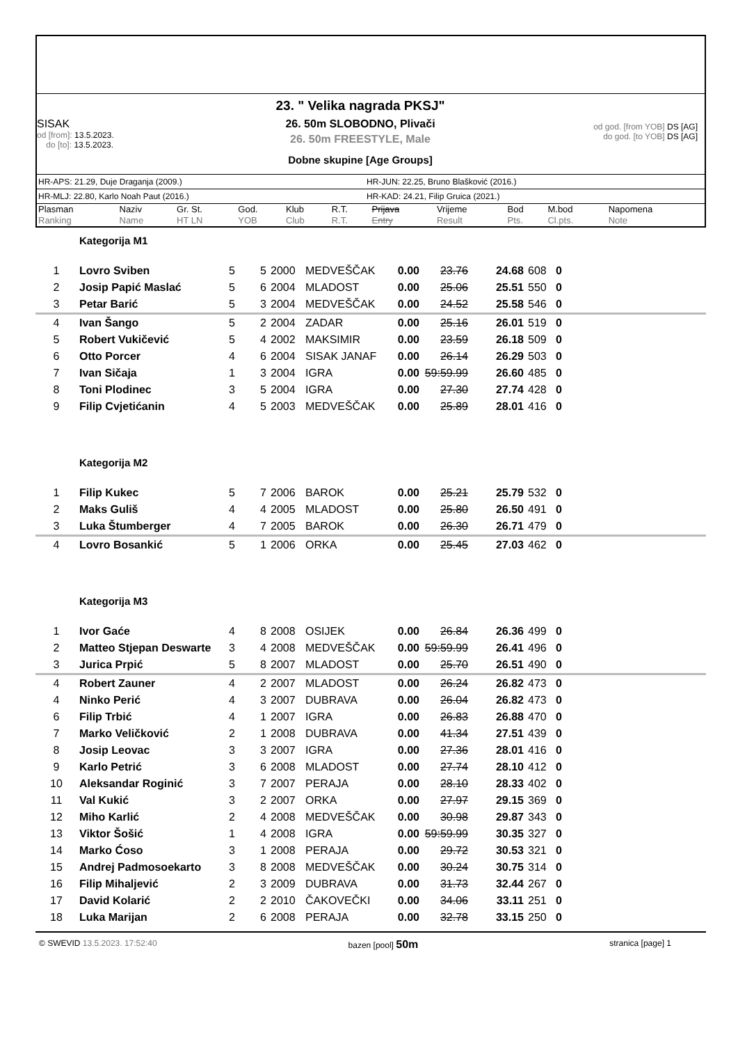SISAK
od [from]: 13.5.2023.
do [to]: 13.5.2023.
23. " Velika nagrada PKSJ"
26. 50m SLOBODNO, Plivači
26. 50m FREESTYLE, Male
Dobne skupine [Age Groups]
od god. [from YOB] DS [AG]
do god. [to YOB] DS [AG]
HR-APS: 21.29, Duje Draganja (2009.) HR-JUN: 22.25, Bruno Blašković (2016.)
HR-MLJ: 22.80, Karlo Noah Paut (2016.) HR-KAD: 24.21, Filip Gruica (2021.)
| Plasman Ranking | Naziv Name | Gr. St. HT LN | God. YOB | Klub Club | R.T. R.T. | Prijava Entry | Vrijeme Result | Bod Pts. | M.bod Cl.pts. | Napomena Note |
| --- | --- | --- | --- | --- | --- | --- | --- | --- | --- | --- |
| | Kategorija M1 | | | | | | | | | | |
| 1 | Lovro Sviben | 5 | 5 | 2000 | MEDVEŠČAK | 0.00 | 23.76 | 24.68 | 608 | 0 | |
| 2 | Josip Papić Maslać | 5 | 6 | 2004 | MLADOST | 0.00 | 25.06 | 25.51 | 550 | 0 | |
| 3 | Petar Barić | 5 | 3 | 2004 | MEDVEŠČAK | 0.00 | 24.52 | 25.58 | 546 | 0 | |
| 4 | Ivan Šango | 5 | 2 | 2004 | ZADAR | 0.00 | 25.16 | 26.01 | 519 | 0 | |
| 5 | Robert Vukičević | 5 | 4 | 2002 | MAKSIMIR | 0.00 | 23.59 | 26.18 | 509 | 0 | |
| 6 | Otto Porcer | 4 | 6 | 2004 | SISAK JANAF | 0.00 | 26.14 | 26.29 | 503 | 0 | |
| 7 | Ivan Sičaja | 1 | 3 | 2004 | IGRA | 0.00 | 59:59.99 | 26.60 | 485 | 0 | |
| 8 | Toni Plodinec | 3 | 5 | 2004 | IGRA | 0.00 | 27.30 | 27.74 | 428 | 0 | |
| 9 | Filip Cvjetićanin | 4 | 5 | 2003 | MEDVEŠČAK | 0.00 | 25.89 | 28.01 | 416 | 0 | |
| | Kategorija M2 | | | | | | | | | | |
| 1 | Filip Kukec | 5 | 7 | 2006 | BAROK | 0.00 | 25.21 | 25.79 | 532 | 0 | |
| 2 | Maks Guliš | 4 | 4 | 2005 | MLADOST | 0.00 | 25.80 | 26.50 | 491 | 0 | |
| 3 | Luka Štumberger | 4 | 7 | 2005 | BAROK | 0.00 | 26.30 | 26.71 | 479 | 0 | |
| 4 | Lovro Bosankić | 5 | 1 | 2006 | ORKA | 0.00 | 25.45 | 27.03 | 462 | 0 | |
| | Kategorija M3 | | | | | | | | | | |
| 1 | Ivor Gaće | 4 | 8 | 2008 | OSIJEK | 0.00 | 26.84 | 26.36 | 499 | 0 | |
| 2 | Matteo Stjepan Deswarte | 3 | 4 | 2008 | MEDVEŠČAK | 0.00 | 59:59.99 | 26.41 | 496 | 0 | |
| 3 | Jurica Prpić | 5 | 8 | 2007 | MLADOST | 0.00 | 25.70 | 26.51 | 490 | 0 | |
| 4 | Robert Zauner | 4 | 2 | 2007 | MLADOST | 0.00 | 26.24 | 26.82 | 473 | 0 | |
| 4 | Ninko Perić | 4 | 3 | 2007 | DUBRAVA | 0.00 | 26.04 | 26.82 | 473 | 0 | |
| 6 | Filip Trbić | 4 | 1 | 2007 | IGRA | 0.00 | 26.83 | 26.88 | 470 | 0 | |
| 7 | Marko Veličković | 2 | 1 | 2008 | DUBRAVA | 0.00 | 41.34 | 27.51 | 439 | 0 | |
| 8 | Josip Leovac | 3 | 3 | 2007 | IGRA | 0.00 | 27.36 | 28.01 | 416 | 0 | |
| 9 | Karlo Petrić | 3 | 6 | 2008 | MLADOST | 0.00 | 27.74 | 28.10 | 412 | 0 | |
| 10 | Aleksandar Roginić | 3 | 7 | 2007 | PERAJA | 0.00 | 28.10 | 28.33 | 402 | 0 | |
| 11 | Val Kukić | 3 | 2 | 2007 | ORKA | 0.00 | 27.97 | 29.15 | 369 | 0 | |
| 12 | Miho Karlić | 2 | 4 | 2008 | MEDVEŠČAK | 0.00 | 30.98 | 29.87 | 343 | 0 | |
| 13 | Viktor Šošić | 1 | 4 | 2008 | IGRA | 0.00 | 59:59.99 | 30.35 | 327 | 0 | |
| 14 | Marko Ćoso | 3 | 1 | 2008 | PERAJA | 0.00 | 29.72 | 30.53 | 321 | 0 | |
| 15 | Andrej Padmosoekarto | 3 | 8 | 2008 | MEDVEŠČAK | 0.00 | 30.24 | 30.75 | 314 | 0 | |
| 16 | Filip Mihaljević | 2 | 3 | 2009 | DUBRAVA | 0.00 | 31.73 | 32.44 | 267 | 0 | |
| 17 | David Kolarić | 2 | 2 | 2010 | ČAKOVEČKI | 0.00 | 34.06 | 33.11 | 251 | 0 | |
| 18 | Luka Marijan | 2 | 6 | 2008 | PERAJA | 0.00 | 32.78 | 33.15 | 250 | 0 | |
© SWEVID 13.5.2023. 17:52:40 bazen [pool] 50m stranica [page] 1